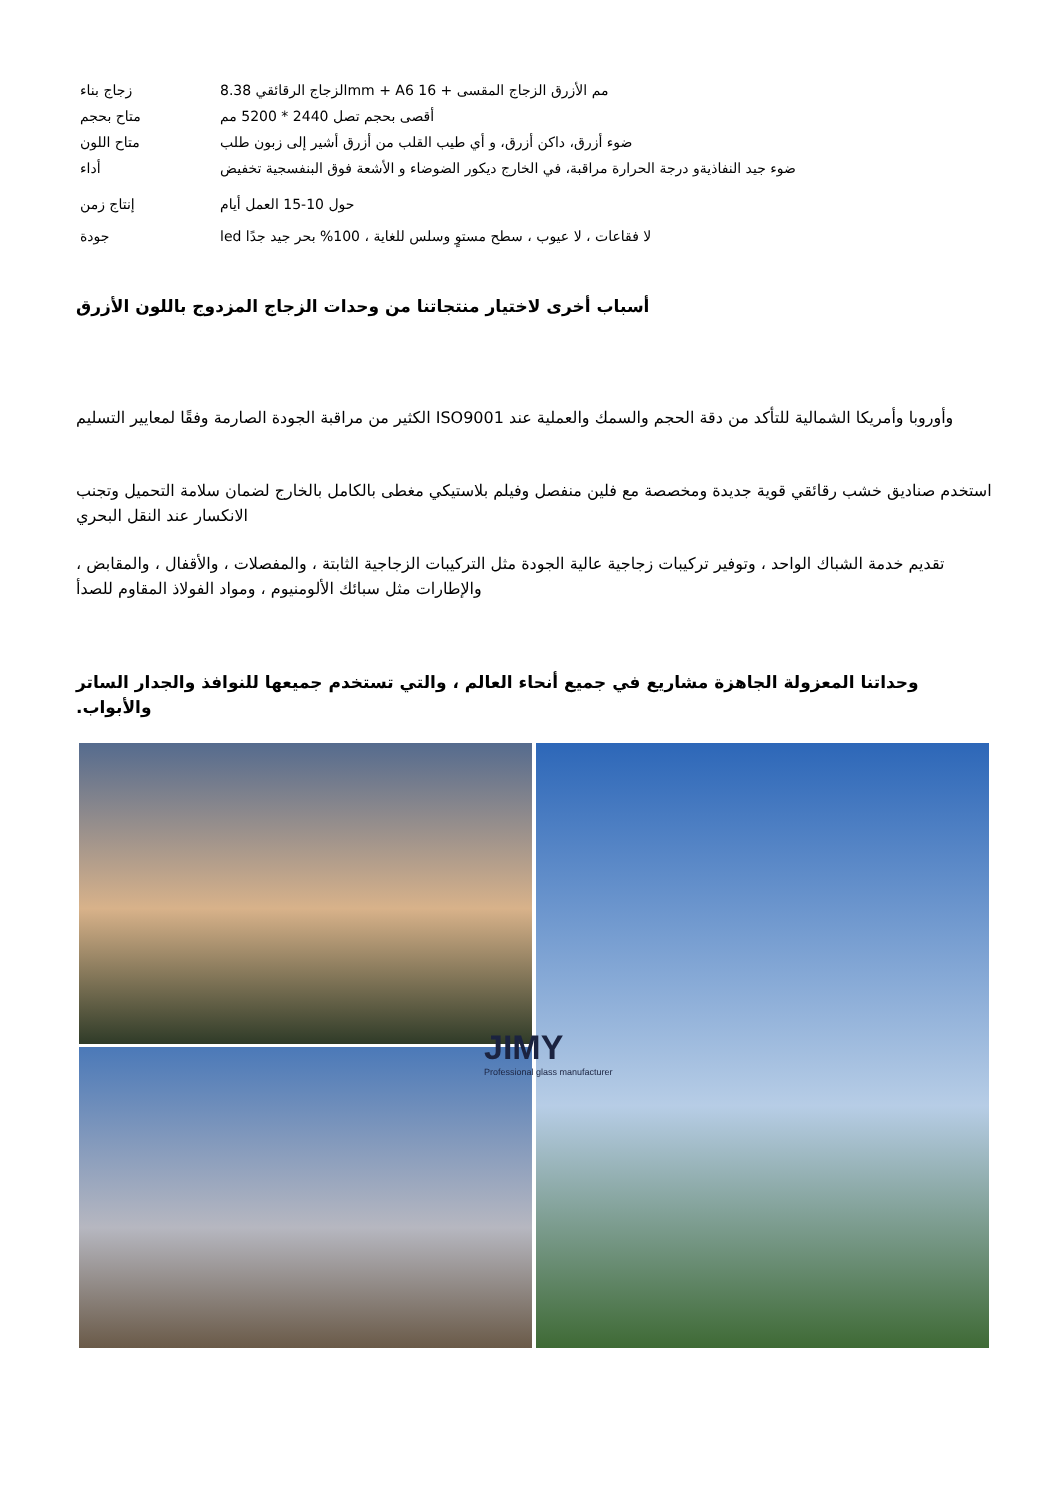| زجاج بناء | الزجاج الرقائقي 8.38mm + Aمم الأزرق الزجاج المقسى + 16 6 |
| متاح بحجم | أقصى بحجم تصل 2440 * 5200 مم |
| متاح اللون | ضوء أزرق، داكن أزرق، و أي طيب القلب من أزرق أشير إلى زبون طلب |
| أداء | ضوء جيد النفاذيةو درجة الحرارة مراقبة، في الخارج ديكور الضوضاء و الأشعة فوق البنفسجية تخفيض |
| إنتاج زمن | حول 10-15 العمل أيام |
| جودة | led لا فقاعات ، لا عيوب ، سطح مستوٍ وسلس للغاية ، 100% بحر جيد جدًا |
أسباب أخرى لاختيار منتجاتنا من وحدات الزجاج المزدوج باللون الأزرق
وأوروبا وأمريكا الشمالية للتأكد من دقة الحجم والسمك والعملية عند ISO9001 الكثير من مراقبة الجودة الصارمة وفقًا لمعايير التسليم
استخدم صناديق خشب رقائقي قوية جديدة ومخصصة مع فلين منفصل وفيلم بلاستيكي مغطى بالكامل بالخارج لضمان سلامة التحميل وتجنب الانكسار عند النقل البحري
تقديم خدمة الشباك الواحد ، وتوفير تركيبات زجاجية عالية الجودة مثل التركيبات الزجاجية الثابتة ، والمفصلات ، والأقفال ، والمقابض ، والإطارات مثل سبائك الألومنيوم ، ومواد الفولاذ المقاوم للصدأ
وحداتنا المعزولة الجاهزة مشاريع في جميع أنحاء العالم ، والتي تستخدم جميعها للنوافذ والجدار الساتر والأبواب.
JIMY
Professional glass manufacturer